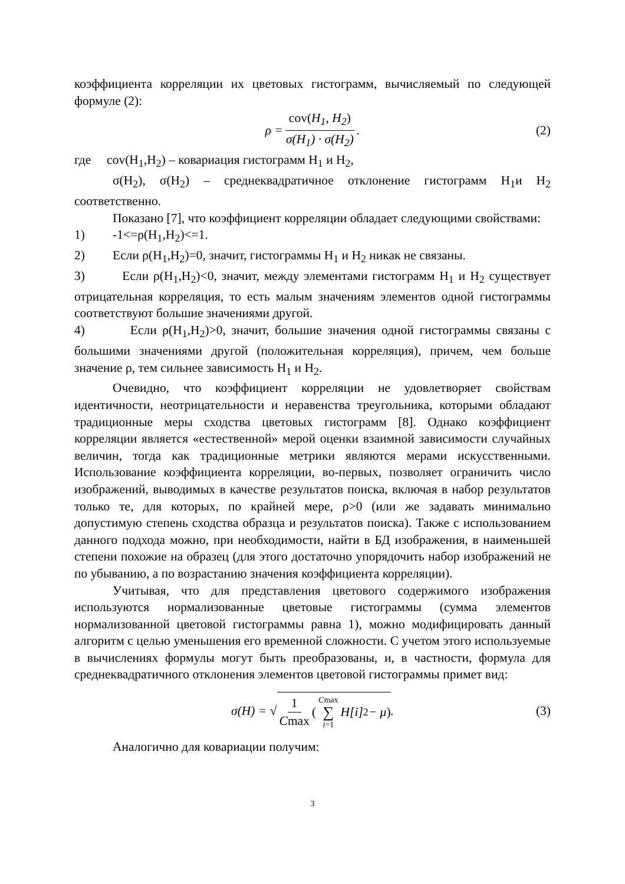коэффициента корреляции их цветовых гистограмм, вычисляемый по следующей формуле (2):
ρ = cov(H<sub>1</sub>, H<sub>2</sub>) σ(H<sub>1</sub>) · σ(H<sub>2</sub>) . (2)
где cov(H<sub>1</sub>,H<sub>2</sub>) – ковариация гистограмм H<sub>1</sub> и H<sub>2</sub>,
σ(H<sub>2</sub>), σ(H<sub>2</sub>) – среднеквадратичное отклонение гистограмм H<sub>1</sub>и H<sub>2</sub> соответственно.
Показано [7], что коэффициент корреляции обладает следующими свойствами:
1) -1<=ρ(H<sub>1</sub>,H<sub>2</sub>)<=1.
2) Если ρ(H<sub>1</sub>,H<sub>2</sub>)=0, значит, гистограммы H<sub>1</sub> и H<sub>2</sub> никак не связаны.
3) Если ρ(H<sub>1</sub>,H<sub>2</sub>)<0, значит, между элементами гистограмм H<sub>1</sub> и H<sub>2</sub> существует отрицательная корреляция, то есть малым значениям элементов одной гистограммы соответствуют большие значениями другой.
4) Если ρ(H<sub>1</sub>,H<sub>2</sub>)>0, значит, большие значения одной гистограммы связаны с большими значениями другой (положительная корреляция), причем, чем больше значение ρ, тем сильнее зависимость H<sub>1</sub> и H<sub>2</sub>.
Очевидно, что коэффициент корреляции не удовлетворяет свойствам идентичности, неотрицательности и неравенства треугольника, которыми обладают традиционные меры сходства цветовых гистограмм [8]. Однако коэффициент корреляции является «естественной» мерой оценки взаимной зависимости случайных величин, тогда как традиционные метрики являются мерами искусственными. Использование коэффициента корреляции, во-первых, позволяет ограничить число изображений, выводимых в качестве результатов поиска, включая в набор результатов только те, для которых, по крайней мере, ρ>0 (или же задавать минимально допустимую степень сходства образца и результатов поиска). Также с использованием данного подхода можно, при необходимости, найти в БД изображения, в наименьшей степени похожие на образец (для этого достаточно упорядочить набор изображений не по убыванию, а по возрастанию значения коэффициента корреляции).
Учитывая, что для представления цветового содержимого изображения используются нормализованные цветовые гистограммы (сумма элементов нормализованной цветовой гистограммы равна 1), можно модифицировать данный алгоритм с целью уменьшения его временной сложности. С учетом этого используемые в вычислениях формулы могут быть преобразованы, и, в частности, формула для среднеквадратичного отклонения элементов цветовой гистограммы примет вид:
σ(H) = √ 1 Cmax (Cmax ∑ i=1 H[i]<sup>2</sup> − μ) . (3)
Аналогично для ковариации получим:
3